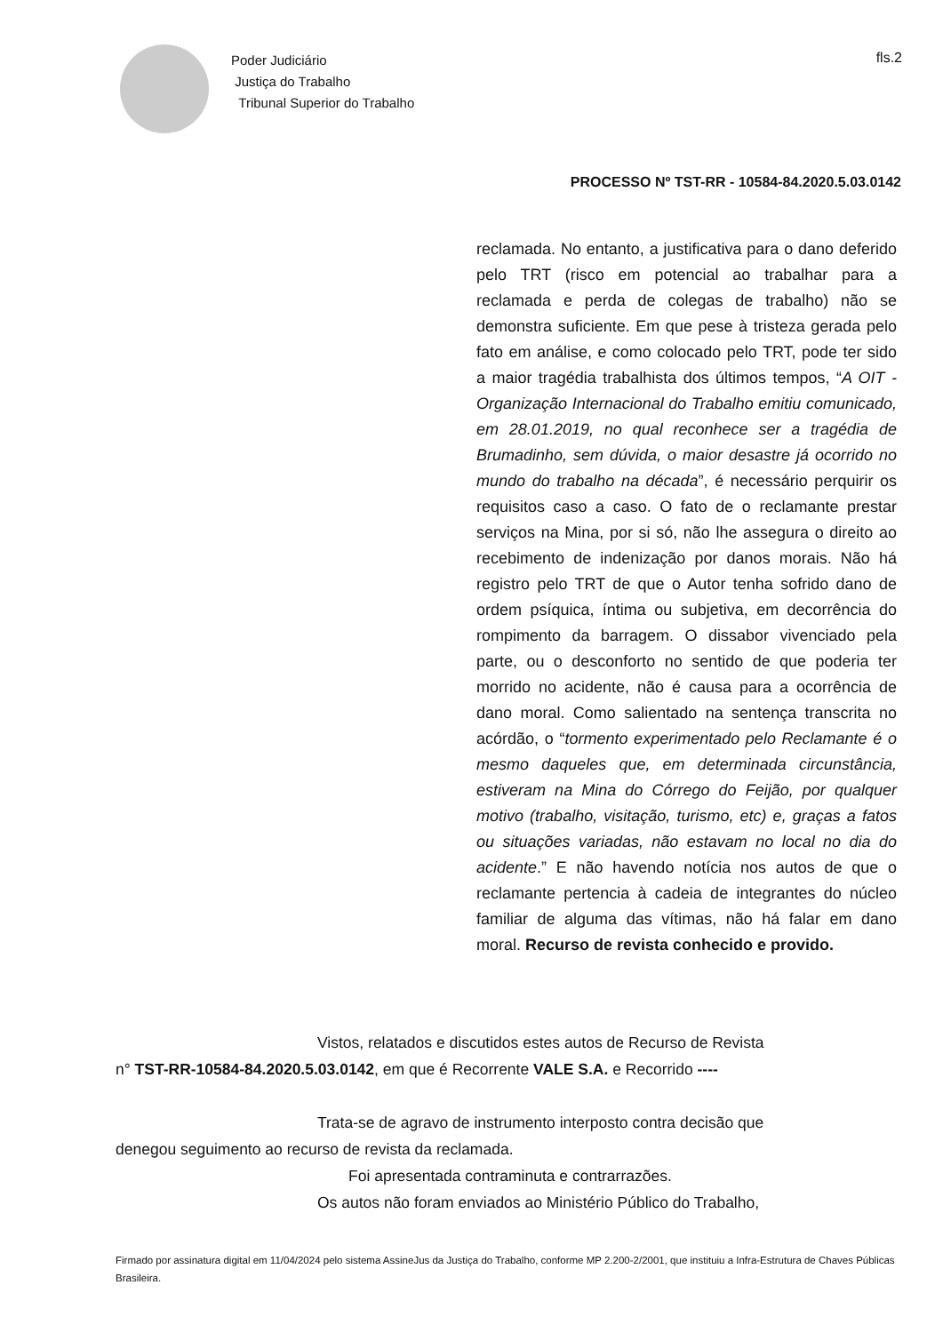Poder Judiciário
Justiça do Trabalho
Tribunal Superior do Trabalho
fls.2
PROCESSO Nº TST-RR - 10584-84.2020.5.03.0142
reclamada. No entanto, a justificativa para o dano deferido pelo TRT (risco em potencial ao trabalhar para a reclamada e perda de colegas de trabalho) não se demonstra suficiente. Em que pese à tristeza gerada pelo fato em análise, e como colocado pelo TRT, pode ter sido a maior tragédia trabalhista dos últimos tempos, “A OIT - Organização Internacional do Trabalho emitiu comunicado, em 28.01.2019, no qual reconhece ser a tragédia de Brumadinho, sem dúvida, o maior desastre já ocorrido no mundo do trabalho na década”, é necessário perquirir os requisitos caso a caso. O fato de o reclamante prestar serviços na Mina, por si só, não lhe assegura o direito ao recebimento de indenização por danos morais. Não há registro pelo TRT de que o Autor tenha sofrido dano de ordem psíquica, íntima ou subjetiva, em decorrência do rompimento da barragem. O dissabor vivenciado pela parte, ou o desconforto no sentido de que poderia ter morrido no acidente, não é causa para a ocorrência de dano moral. Como salientado na sentença transcrita no acórdão, o “tormento experimentado pelo Reclamante é o mesmo daqueles que, em determinada circunstância, estiveram na Mina do Córrego do Feijão, por qualquer motivo (trabalho, visitação, turismo, etc) e, graças a fatos ou situações variadas, não estavam no local no dia do acidente.” E não havendo notícia nos autos de que o reclamante pertencia à cadeia de integrantes do núcleo familiar de alguma das vítimas, não há falar em dano moral. Recurso de revista conhecido e provido.
Vistos, relatados e discutidos estes autos de Recurso de Revista
n° TST-RR-10584-84.2020.5.03.0142, em que é Recorrente VALE S.A. e Recorrido ----
Trata-se de agravo de instrumento interposto contra decisão que
denegou seguimento ao recurso de revista da reclamada.
Foi apresentada contraminuta e contrarrazões.
Os autos não foram enviados ao Ministério Público do Trabalho,
Firmado por assinatura digital em 11/04/2024 pelo sistema AssineJus da Justiça do Trabalho, conforme MP 2.200-2/2001, que instituiu a Infra-Estrutura de Chaves Públicas Brasileira.